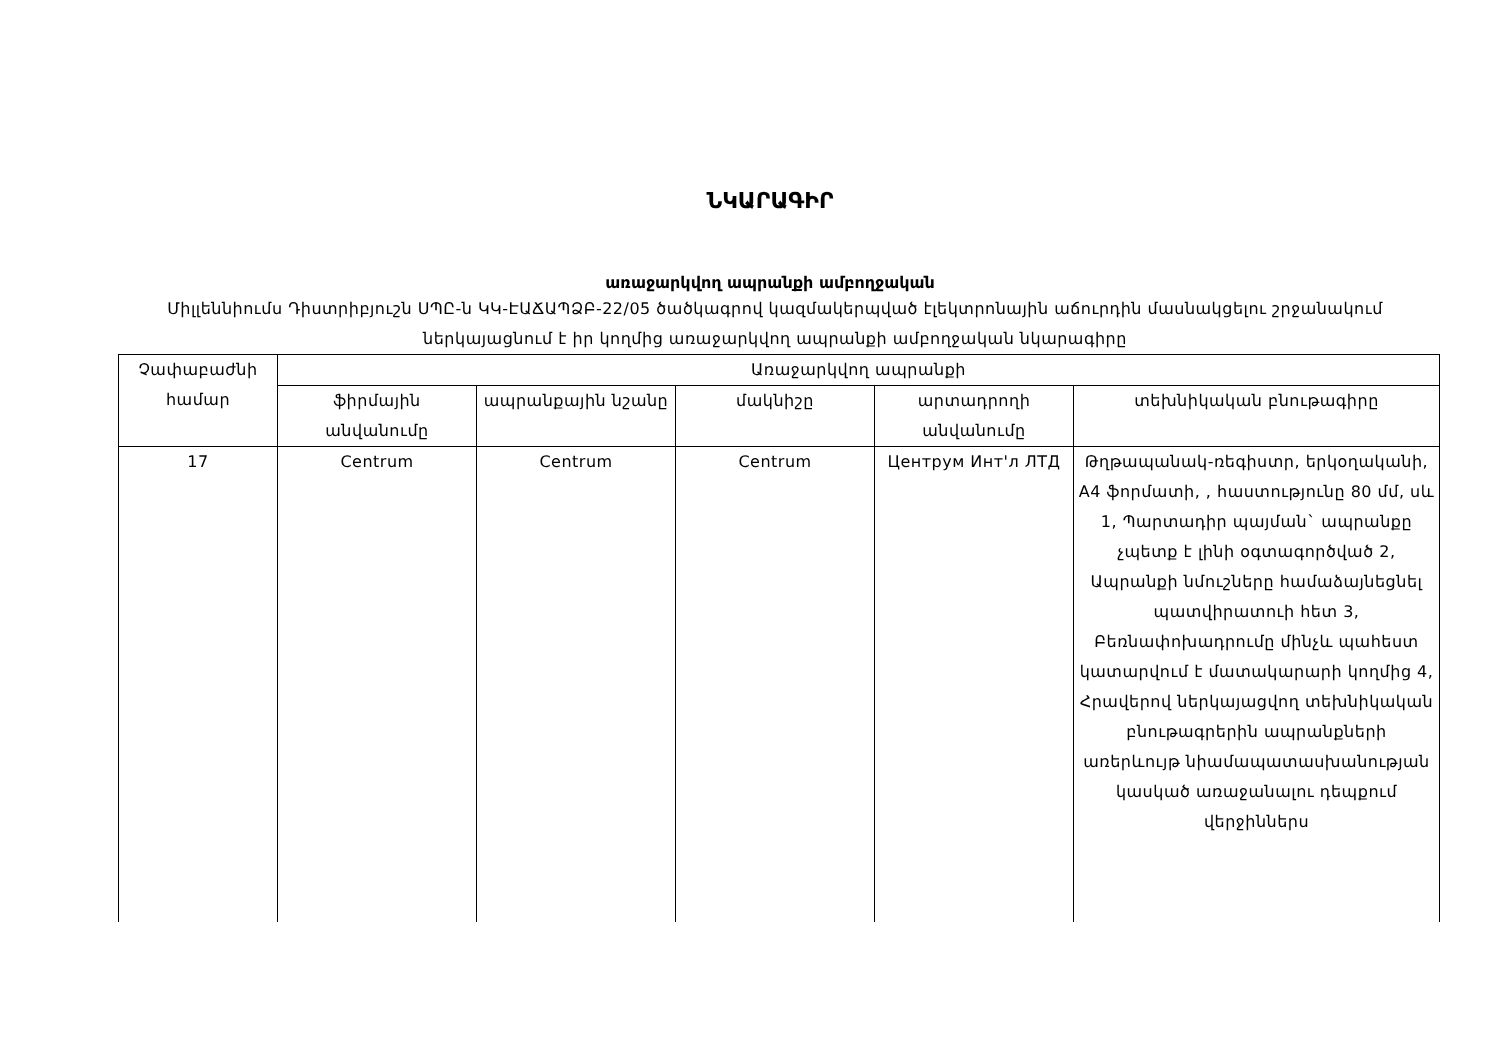ՆԿԱՐԱԳԻՐ
առաջարկվող ապրանքի ամբողջական
Միլլեննիումս Դիստրիբյուշն ՍՊԸ-ն ԿԿ-ԷԱՃԱՊՁԲ-22/05 ծածկագրով կազմակերպված էլեկտրոնային աճուրդին մասնակցելու շրջանակում ներկայացնում է իր կողմից առաջարկվող ապրանքի ամբողջական նկարագիրը
| Չափաբաժնի համար | Առաջարկվող ապրանքի | | | | |
| --- | --- | --- | --- | --- | --- |
| | ֆիրմային անվանումը | ապրանքային նշանը | մակնիշը | արտադրողի անվանումը | տեխնիկական բնութագիրը |
| 17 | Centrum | Centrum | Centrum | Центрум Инт'л ЛТД | Թղթապանակ-ռեգիստր, երկօղականի, A4 ֆորմատի, , հաստությունը 80 մմ, սև 1, Պարտադիր պայման` ապրանքը չպետք է լինի օգտագործված 2, Ապրանքի նմուշները համաձայնեցնել պատվիրատուի հետ 3, Բեռնափոխադրումը մինչև պահեստ կատարվում է մատակարարի կողմից 4, Հրավերով ներկայացվող տեխնիկական բնութագրերին ապրանքների առերևույթ նիամապատասխանության կասկած առաջանալու դեպքում վերջիններս |